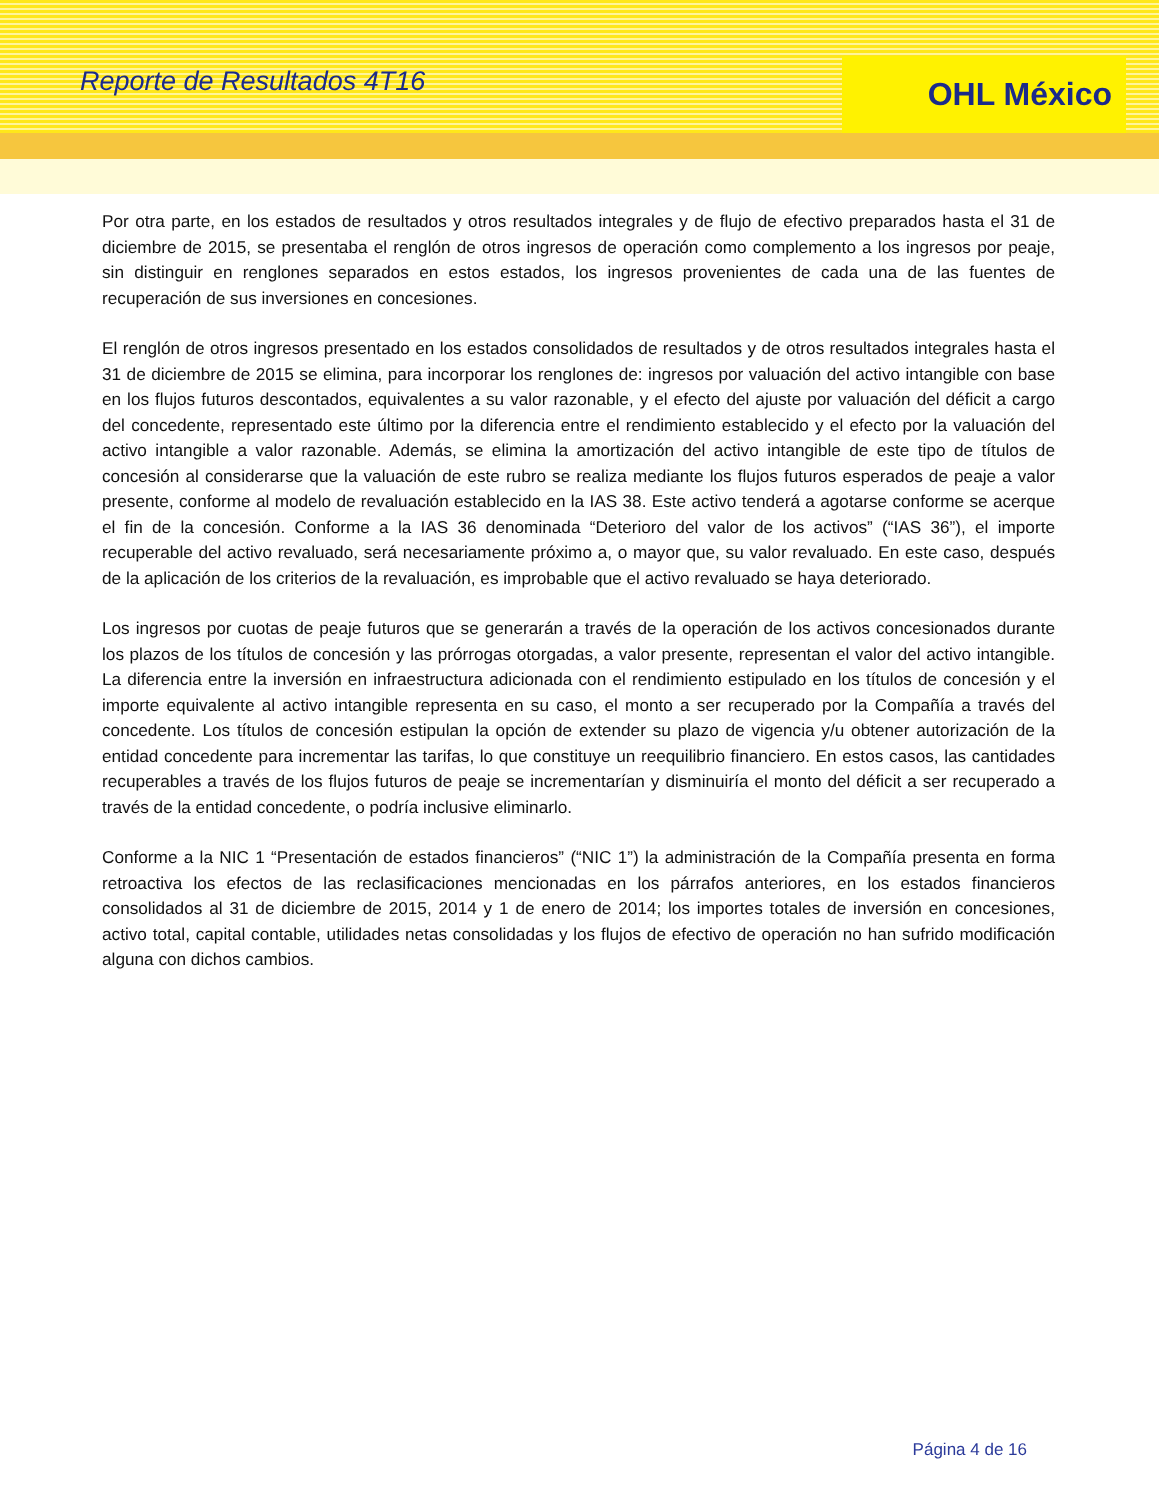Reporte de Resultados 4T16
OHL México
Por otra parte, en los estados de resultados y otros resultados integrales y de flujo de efectivo preparados hasta el 31 de diciembre de 2015, se presentaba el renglón de otros ingresos de operación como complemento a los ingresos por peaje, sin distinguir en renglones separados en estos estados, los ingresos provenientes de cada una de las fuentes de recuperación de sus inversiones en concesiones.
El renglón de otros ingresos presentado en los estados consolidados de resultados y de otros resultados integrales hasta el 31 de diciembre de 2015 se elimina, para incorporar los renglones de: ingresos por valuación del activo intangible con base en los flujos futuros descontados, equivalentes a su valor razonable, y el efecto del ajuste por valuación del déficit a cargo del concedente, representado este último por la diferencia entre el rendimiento establecido y el efecto por la valuación del activo intangible a valor razonable. Además, se elimina la amortización del activo intangible de este tipo de títulos de concesión al considerarse que la valuación de este rubro se realiza mediante los flujos futuros esperados de peaje a valor presente, conforme al modelo de revaluación establecido en la IAS 38. Este activo tenderá a agotarse conforme se acerque el fin de la concesión. Conforme a la IAS 36 denominada “Deterioro del valor de los activos” (“IAS 36”), el importe recuperable del activo revaluado, será necesariamente próximo a, o mayor que, su valor revaluado. En este caso, después de la aplicación de los criterios de la revaluación, es improbable que el activo revaluado se haya deteriorado.
Los ingresos por cuotas de peaje futuros que se generarán a través de la operación de los activos concesionados durante los plazos de los títulos de concesión y las prórrogas otorgadas, a valor presente, representan el valor del activo intangible. La diferencia entre la inversión en infraestructura adicionada con el rendimiento estipulado en los títulos de concesión y el importe equivalente al activo intangible representa en su caso, el monto a ser recuperado por la Compañía a través del concedente. Los títulos de concesión estipulan la opción de extender su plazo de vigencia y/u obtener autorización de la entidad concedente para incrementar las tarifas, lo que constituye un reequilibrio financiero. En estos casos, las cantidades recuperables a través de los flujos futuros de peaje se incrementarían y disminuiría el monto del déficit a ser recuperado a través de la entidad concedente, o podría inclusive eliminarlo.
Conforme a la NIC 1 “Presentación de estados financieros” (“NIC 1”) la administración de la Compañía presenta en forma retroactiva los efectos de las reclasificaciones mencionadas en los párrafos anteriores, en los estados financieros consolidados al 31 de diciembre de 2015, 2014 y 1 de enero de 2014; los importes totales de inversión en concesiones, activo total, capital contable, utilidades netas consolidadas y los flujos de efectivo de operación no han sufrido modificación alguna con dichos cambios.
Página 4 de 16